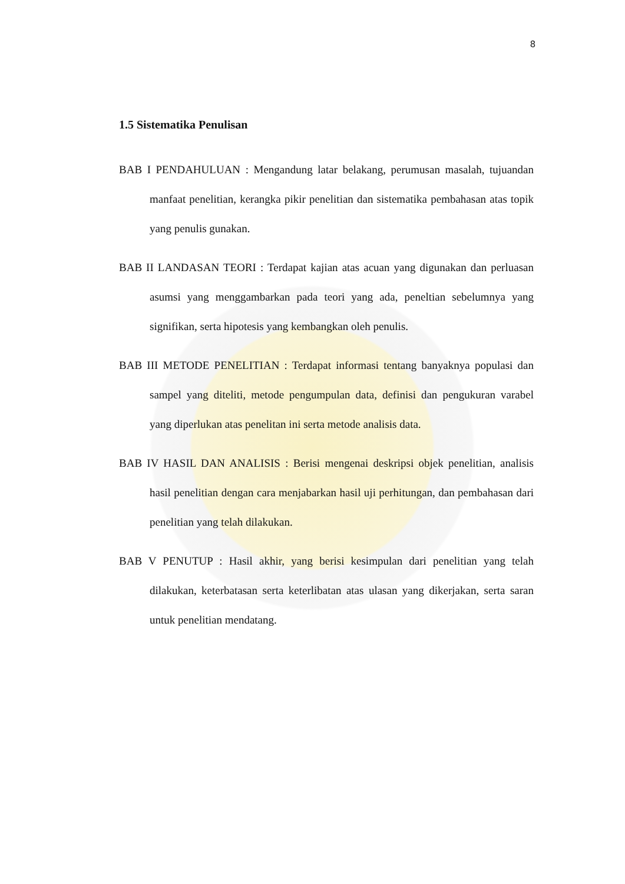8
1.5 Sistematika Penulisan
BAB I PENDAHULUAN : Mengandung latar belakang, perumusan masalah, tujuandan manfaat penelitian, kerangka pikir penelitian dan sistematika pembahasan atas topik yang penulis gunakan.
BAB II LANDASAN TEORI : Terdapat kajian atas acuan yang digunakan dan perluasan asumsi yang menggambarkan pada teori yang ada, peneltian sebelumnya yang signifikan, serta hipotesis yang kembangkan oleh penulis.
BAB III METODE PENELITIAN : Terdapat informasi tentang banyaknya populasi dan sampel yang diteliti, metode pengumpulan data, definisi dan pengukuran varabel yang diperlukan atas penelitan ini serta metode analisis data.
BAB IV HASIL DAN ANALISIS : Berisi mengenai deskripsi objek penelitian, analisis hasil penelitian dengan cara menjabarkan hasil uji perhitungan, dan pembahasan dari penelitian yang telah dilakukan.
BAB V PENUTUP : Hasil akhir, yang berisi kesimpulan dari penelitian yang telah dilakukan, keterbatasan serta keterlibatan atas ulasan yang dikerjakan, serta saran untuk penelitian mendatang.